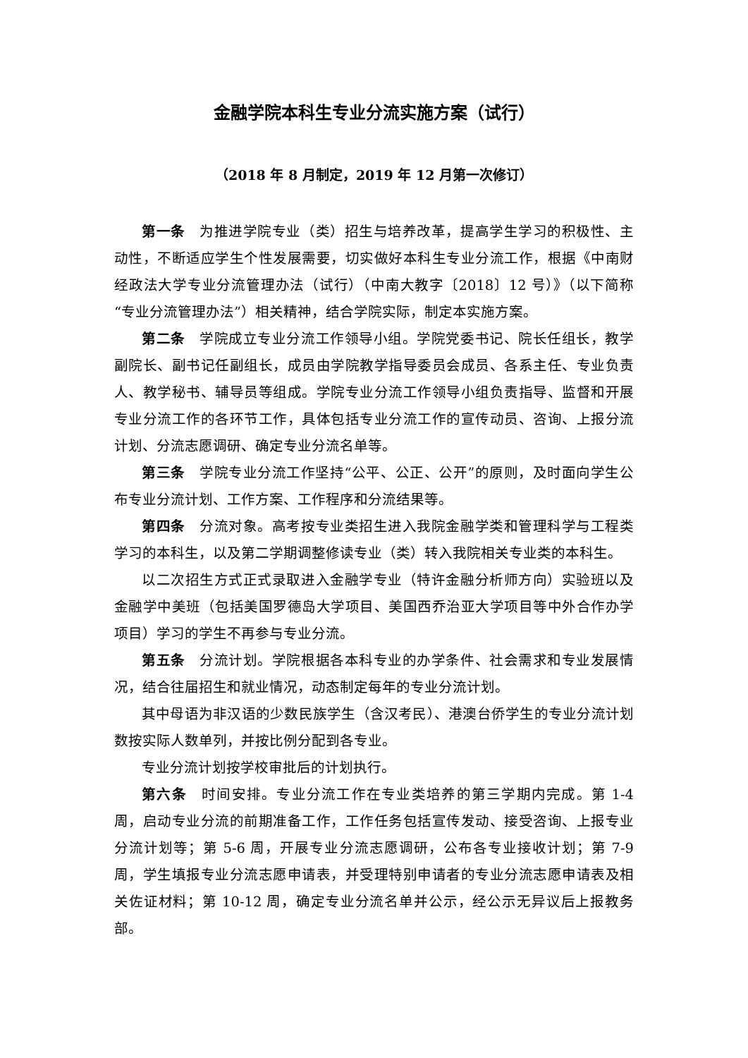金融学院本科生专业分流实施方案（试行）
（2018 年 8 月制定，2019 年 12 月第一次修订）
第一条　为推进学院专业（类）招生与培养改革，提高学生学习的积极性、主动性，不断适应学生个性发展需要，切实做好本科生专业分流工作，根据《中南财经政法大学专业分流管理办法（试行）（中南大教字〔2018〕12 号）》（以下简称“专业分流管理办法”）相关精神，结合学院实际，制定本实施方案。
第二条　学院成立专业分流工作领导小组。学院党委书记、院长任组长，教学副院长、副书记任副组长，成员由学院教学指导委员会成员、各系主任、专业负责人、教学秘书、辅导员等组成。学院专业分流工作领导小组负责指导、监督和开展专业分流工作的各环节工作，具体包括专业分流工作的宣传动员、咨询、上报分流计划、分流志愿调研、确定专业分流名单等。
第三条　学院专业分流工作坚持“公平、公正、公开”的原则，及时面向学生公布专业分流计划、工作方案、工作程序和分流结果等。
第四条　分流对象。高考按专业类招生进入我院金融学类和管理科学与工程类学习的本科生，以及第二学期调整修读专业（类）转入我院相关专业类的本科生。
以二次招生方式正式录取进入金融学专业（特许金融分析师方向）实验班以及金融学中美班（包括美国罗德岛大学项目、美国西乔治亚大学项目等中外合作办学项目）学习的学生不再参与专业分流。
第五条　分流计划。学院根据各本科专业的办学条件、社会需求和专业发展情况，结合往届招生和就业情况，动态制定每年的专业分流计划。
其中母语为非汉语的少数民族学生（含汉考民）、港澳台侨学生的专业分流计划数按实际人数单列，并按比例分配到各专业。
专业分流计划按学校审批后的计划执行。
第六条　时间安排。专业分流工作在专业类培养的第三学期内完成。第 1-4 周，启动专业分流的前期准备工作，工作任务包括宣传发动、接受咨询、上报专业分流计划等；第 5-6 周，开展专业分流志愿调研，公布各专业接收计划；第 7-9 周，学生填报专业分流志愿申请表，并受理特别申请者的专业分流志愿申请表及相关佐证材料；第 10-12 周，确定专业分流名单并公示，经公示无异议后上报教务部。